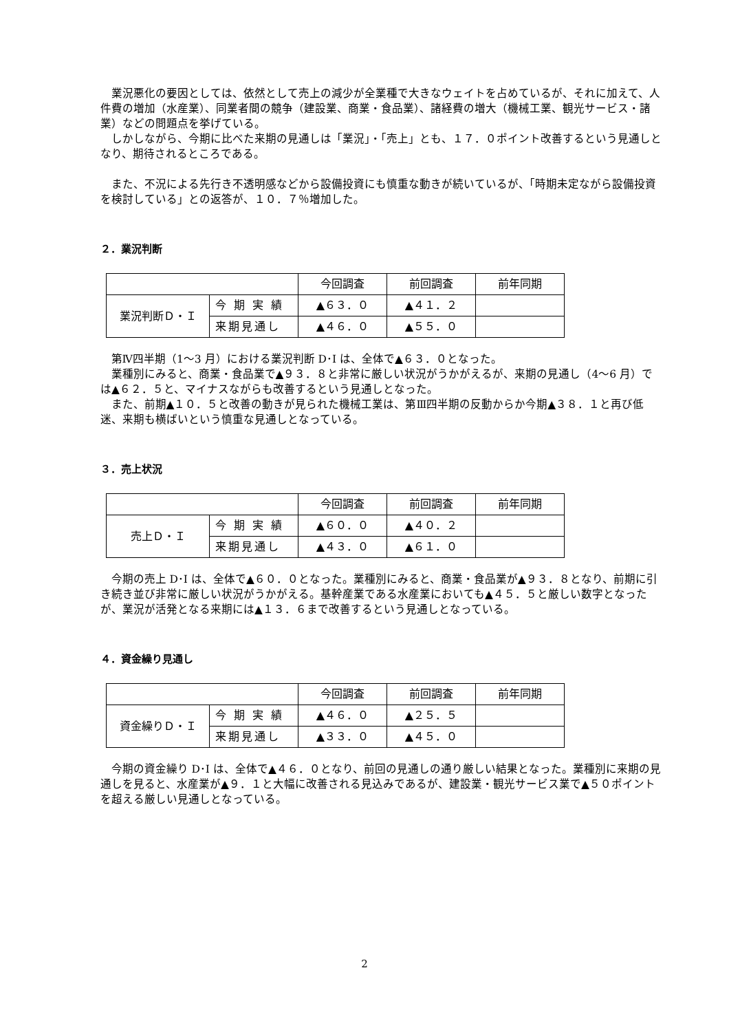業況悪化の要因としては、依然として売上の減少が全業種で大きなウェイトを占めているが、それに加えて、人件費の増加（水産業）、同業者間の競争（建設業、商業・食品業）、諸経費の増大（機械工業、観光サービス・諸業）などの問題点を挙げている。
しかしながら、今期に比べた来期の見通しは「業況」・「売上」とも、１７．０ポイント改善するという見通しとなり、期待されるところである。
また、不況による先行き不透明感などから設備投資にも慎重な動きが続いているが、「時期未定ながら設備投資を検討している」との返答が、１０．７％増加した。
２．業況判断
| | | 今回調査 | 前回調査 | 前年同期 |
| 業況判断Ｄ・Ｉ | 今 期 実 績 | ▲６３．０ | ▲４１．２ | |
| | 来期見通し | ▲４６．０ | ▲５５．０ | |
第Ⅳ四半期（1～3 月）における業況判断 D･I は、全体で▲６３．０となった。
業種別にみると、商業・食品業で▲９３．８と非常に厳しい状況がうかがえるが、来期の見通し（4～6 月）では▲６２．５と、マイナスながらも改善するという見通しとなった。
また、前期▲１０．５と改善の動きが見られた機械工業は、第Ⅲ四半期の反動からか今期▲３８．１と再び低迷、来期も横ばいという慎重な見通しとなっている。
３．売上状況
| | | 今回調査 | 前回調査 | 前年同期 |
| 売上Ｄ・Ｉ | 今 期 実 績 | ▲６０．０ | ▲４０．２ | |
| | 来期見通し | ▲４３．０ | ▲６１．０ | |
今期の売上 D･I は、全体で▲６０．０となった。業種別にみると、商業・食品業が▲９３．８となり、前期に引き続き並び非常に厳しい状況がうかがえる。基幹産業である水産業においても▲４５．５と厳しい数字となったが、業況が活発となる来期には▲１３．６まで改善するという見通しとなっている。
４．資金繰り見通し
| | | 今回調査 | 前回調査 | 前年同期 |
| 資金繰りＤ・Ｉ | 今 期 実 績 | ▲４６．０ | ▲２５．５ | |
| | 来期見通し | ▲３３．０ | ▲４５．０ | |
今期の資金繰り D･I は、全体で▲４６．０となり、前回の見通しの通り厳しい結果となった。業種別に来期の見通しを見ると、水産業が▲９．１と大幅に改善される見込みであるが、建設業・観光サービス業で▲５０ポイントを超える厳しい見通しとなっている。
2